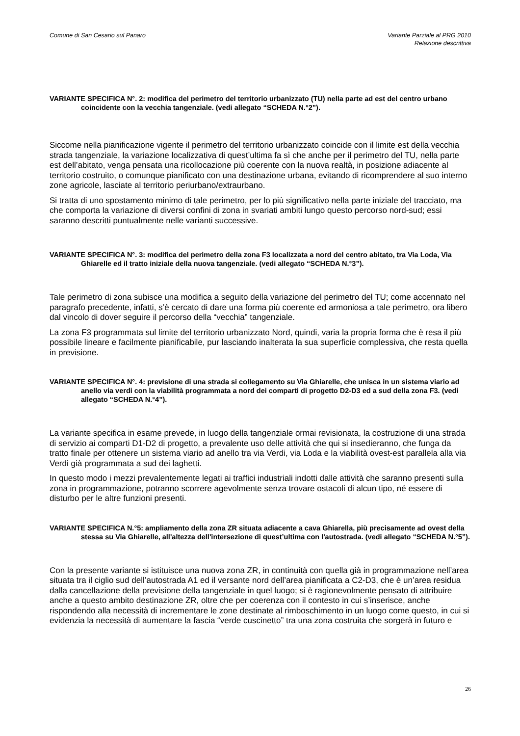Comune di San Cesario sul Panaro
Variante Parziale al PRG 2010
Relazione descrittiva
VARIANTE SPECIFICA N°. 2: modifica del perimetro del territorio urbanizzato (TU) nella parte ad est del centro urbano coincidente con la vecchia tangenziale. (vedi allegato “SCHEDA N.°2”).
Siccome nella pianificazione vigente il perimetro del territorio urbanizzato coincide con il limite est della vecchia strada tangenziale, la variazione localizzativa di quest’ultima fa sì che anche per il perimetro del TU, nella parte est dell’abitato, venga pensata una ricollocazione più coerente con la nuova realtà, in posizione adiacente al territorio costruito, o comunque pianificato con una destinazione urbana, evitando di ricomprendere al suo interno zone agricole, lasciate al territorio periurbano/extraurbano.
Si tratta di uno spostamento minimo di tale perimetro, per lo più significativo nella parte iniziale del tracciato, ma che comporta la variazione di diversi confini di zona in svariati ambiti lungo questo percorso nord-sud; essi saranno descritti puntualmente nelle varianti successive.
VARIANTE SPECIFICA N°. 3: modifica del perimetro della zona F3 localizzata a nord del centro abitato, tra Via Loda, Via Ghiarelle ed il tratto iniziale della nuova tangenziale. (vedi allegato “SCHEDA N.°3”).
Tale perimetro di zona subisce una modifica a seguito della variazione del perimetro del TU; come accennato nel paragrafo precedente, infatti, s’è cercato di dare una forma più coerente ed armoniosa a tale perimetro, ora libero dal vincolo di dover seguire il percorso della “vecchia” tangenziale.
La zona F3 programmata sul limite del territorio urbanizzato Nord, quindi, varia la propria forma che è resa il più possibile lineare e facilmente pianificabile, pur lasciando inalterata la sua superficie complessiva, che resta quella in previsione.
VARIANTE SPECIFICA N°. 4: previsione di una strada si collegamento su Via Ghiarelle, che unisca in un sistema viario ad anello via verdi con la viabilità programmata a nord dei comparti di progetto D2-D3 ed a sud della zona F3. (vedi allegato “SCHEDA N.°4”).
La variante specifica in esame prevede, in luogo della tangenziale ormai revisionata, la costruzione di una strada di servizio ai comparti D1-D2 di progetto, a prevalente uso delle attività che qui si insedieranno, che funga da tratto finale per ottenere un sistema viario ad anello tra via Verdi, via Loda e la viabilità ovest-est parallela alla via Verdi già programmata a sud dei laghetti.
In questo modo i mezzi prevalentemente legati ai traffici industriali indotti dalle attività che saranno presenti sulla zona in programmazione, potranno scorrere agevolmente senza trovare ostacoli di alcun tipo, né essere di disturbo per le altre funzioni presenti.
VARIANTE SPECIFICA N.°5: ampliamento della zona ZR situata adiacente a cava Ghiarella, più precisamente ad ovest della stessa su Via Ghiarelle, all'altezza dell'intersezione di quest’ultima con l'autostrada. (vedi allegato “SCHEDA N.°5”).
Con la presente variante si istituisce una nuova zona ZR, in continuità con quella già in programmazione nell’area situata tra il ciglio sud dell’autostrada A1 ed il versante nord dell’area pianificata a C2-D3, che è un’area residua dalla cancellazione della previsione della tangenziale in quel luogo; si è ragionevolmente pensato di attribuire anche a questo ambito destinazione ZR, oltre che per coerenza con il contesto in cui s’inserisce, anche rispondendo alla necessità di incrementare le zone destinate al rimboschimento in un luogo come questo, in cui si evidenzia la necessità di aumentare la fascia “verde cuscinetto” tra una zona costruita che sorgerà in futuro e
26